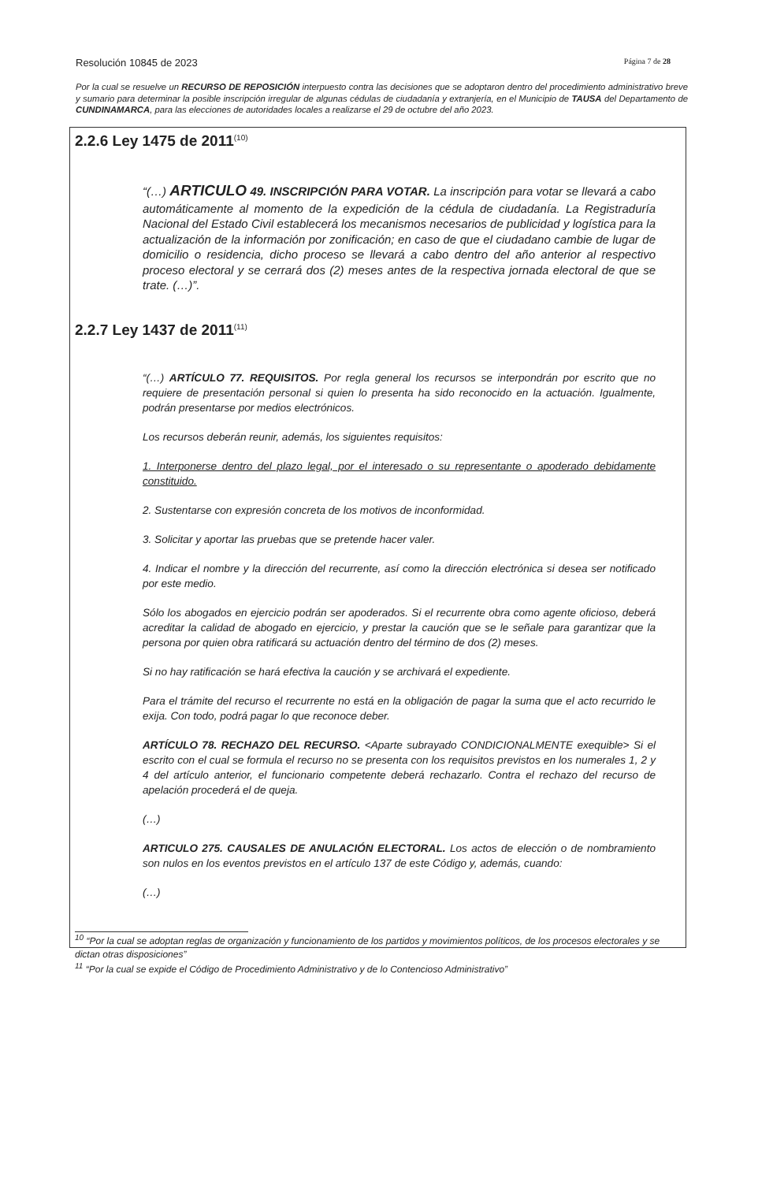Resolución 10845 de 2023 Página 7 de 28
Por la cual se resuelve un RECURSO DE REPOSICIÓN interpuesto contra las decisiones que se adoptaron dentro del procedimiento administrativo breve y sumario para determinar la posible inscripción irregular de algunas cédulas de ciudadanía y extranjería, en el Municipio de TAUSA del Departamento de CUNDINAMARCA, para las elecciones de autoridades locales a realizarse el 29 de octubre del año 2023.
2.2.6 Ley 1475 de 2011<sup>(10)</sup>
“(…) ARTICULO 49. INSCRIPCIÓN PARA VOTAR. La inscripción para votar se llevará a cabo automáticamente al momento de la expedición de la cédula de ciudadanía. La Registraduría Nacional del Estado Civil establecerá los mecanismos necesarios de publicidad y logística para la actualización de la información por zonificación; en caso de que el ciudadano cambie de lugar de domicilio o residencia, dicho proceso se llevará a cabo dentro del año anterior al respectivo proceso electoral y se cerrará dos (2) meses antes de la respectiva jornada electoral de que se trate. (…)”.
2.2.7 Ley 1437 de 2011<sup>(11)</sup>
“(…) ARTÍCULO 77. REQUISITOS. Por regla general los recursos se interpondrán por escrito que no requiere de presentación personal si quien lo presenta ha sido reconocido en la actuación. Igualmente, podrán presentarse por medios electrónicos.
Los recursos deberán reunir, además, los siguientes requisitos:
1. Interponerse dentro del plazo legal, por el interesado o su representante o apoderado debidamente constituido.
2. Sustentarse con expresión concreta de los motivos de inconformidad.
3. Solicitar y aportar las pruebas que se pretende hacer valer.
4. Indicar el nombre y la dirección del recurrente, así como la dirección electrónica si desea ser notificado por este medio.
Sólo los abogados en ejercicio podrán ser apoderados. Si el recurrente obra como agente oficioso, deberá acreditar la calidad de abogado en ejercicio, y prestar la caución que se le señale para garantizar que la persona por quien obra ratificará su actuación dentro del término de dos (2) meses.
Si no hay ratificación se hará efectiva la caución y se archivará el expediente.
Para el trámite del recurso el recurrente no está en la obligación de pagar la suma que el acto recurrido le exija. Con todo, podrá pagar lo que reconoce deber.
ARTÍCULO 78. RECHAZO DEL RECURSO. <Aparte subrayado CONDICIONALMENTE exequible> Si el escrito con el cual se formula el recurso no se presenta con los requisitos previstos en los numerales 1, 2 y 4 del artículo anterior, el funcionario competente deberá rechazarlo. Contra el rechazo del recurso de apelación procederá el de queja.
(…)
ARTICULO 275. CAUSALES DE ANULACIÓN ELECTORAL. Los actos de elección o de nombramiento son nulos en los eventos previstos en el artículo 137 de este Código y, además, cuando:
(…)
<sup>10</sup> “Por la cual se adoptan reglas de organización y funcionamiento de los partidos y movimientos políticos, de los procesos electorales y se dictan otras disposiciones”
<sup>11</sup> “Por la cual se expide el Código de Procedimiento Administrativo y de lo Contencioso Administrativo”